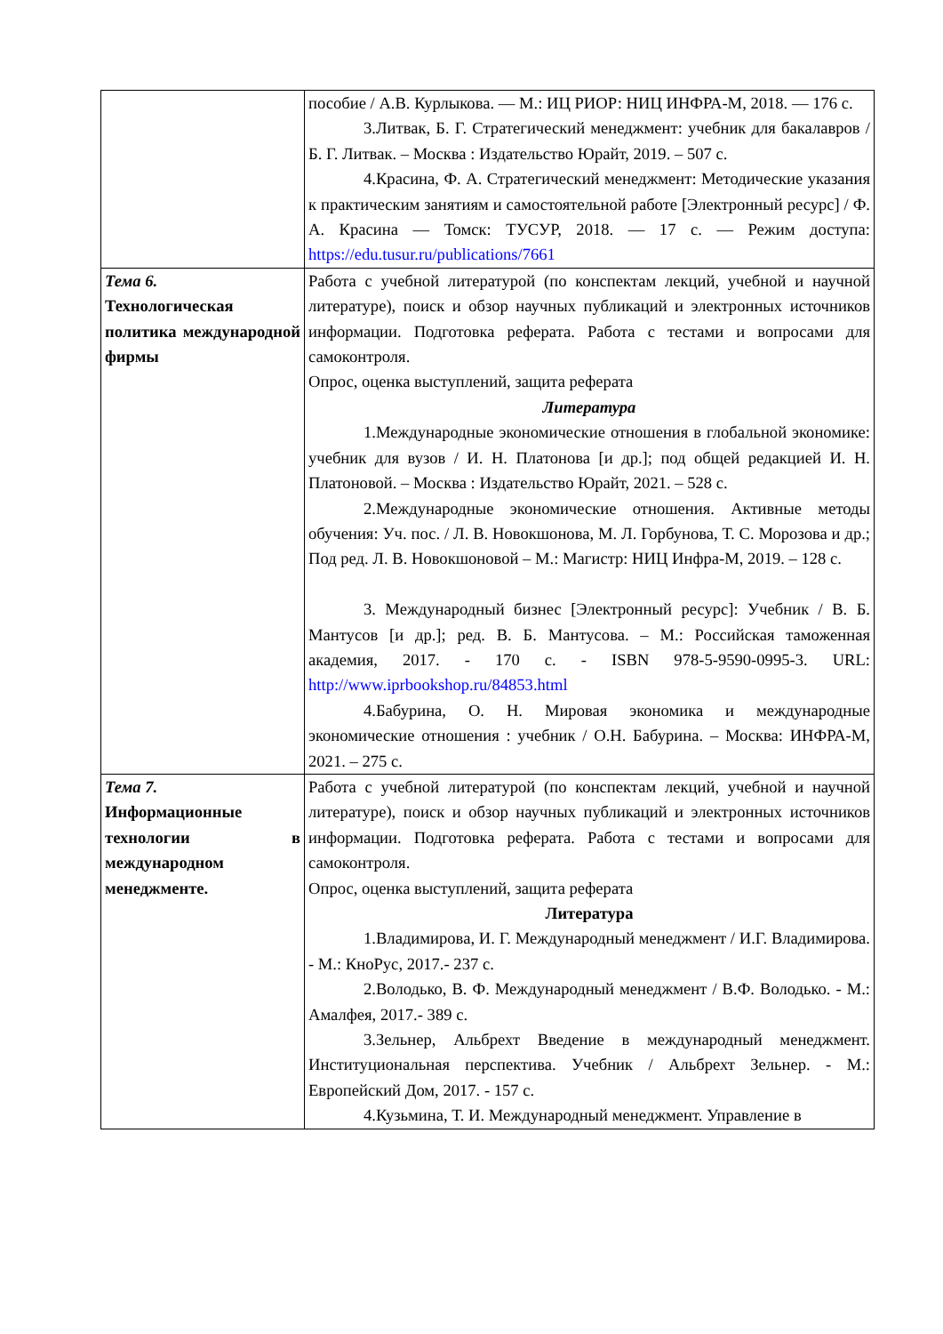| | пособие / А.В. Курлыкова. — М.: ИЦ РИОР: НИЦ ИНФРА-М, 2018. — 176 с. 3.Литвак, Б. Г. Стратегический менеджмент: учебник для бакалавров / Б. Г. Литвак. – Москва : Издательство Юрайт, 2019. – 507 с. 4.Красина, Ф. А. Стратегический менеджмент: Методические указания к практическим занятиям и самостоятельной работе [Электронный ресурс] / Ф. А. Красина — Томск: ТУСУР, 2018. — 17 с. — Режим доступа: https://edu.tusur.ru/publications/7661 |
| Тема 6. Технологическая политика международной фирмы | Работа с учебной литературой (по конспектам лекций, учебной и научной литературе), поиск и обзор научных публикаций и электронных источников информации. Подготовка реферата. Работа с тестами и вопросами для самоконтроля. Опрос, оценка выступлений, защита реферата Литература 1.Международные экономические отношения в глобальной экономике: учебник для вузов / И. Н. Платонова [и др.]; под общей редакцией И. Н. Платоновой. – Москва : Издательство Юрайт, 2021. – 528 с. 2.Международные экономические отношения. Активные методы обучения: Уч. пос. / Л. В. Новокшонова, М. Л. Горбунова, Т. С. Морозова и др.; Под ред. Л. В. Новокшоновой – М.: Магистр: НИЦ Инфра-М, 2019. – 128 с. 3. Международный бизнес [Электронный ресурс]: Учебник / В. Б. Мантусов [и др.]; ред. В. Б. Мантусова. – М.: Российская таможенная академия, 2017. - 170 с. - ISBN 978-5-9590-0995-3. URL: http://www.iprbookshop.ru/84853.html 4.Бабурина, О. Н. Мировая экономика и международные экономические отношения : учебник / О.Н. Бабурина. – Москва: ИНФРА-М, 2021. – 275 с. |
| Тема 7. Информационные технологии в международном менеджменте. | Работа с учебной литературой (по конспектам лекций, учебной и научной литературе), поиск и обзор научных публикаций и электронных источников информации. Подготовка реферата. Работа с тестами и вопросами для самоконтроля. Опрос, оценка выступлений, защита реферата Литература 1.Владимирова, И. Г. Международный менеджмент / И.Г. Владимирова. - М.: КноРус, 2017.- 237 с. 2.Володько, В. Ф. Международный менеджмент / В.Ф. Володько. - М.: Амалфея, 2017.- 389 с. 3.Зельнер, Альбрехт Введение в международный менеджмент. Институциональная перспектива. Учебник / Альбрехт Зельнер. - М.: Европейский Дом, 2017. - 157 с. 4.Кузьмина, Т. И. Международный менеджмент. Управление в |